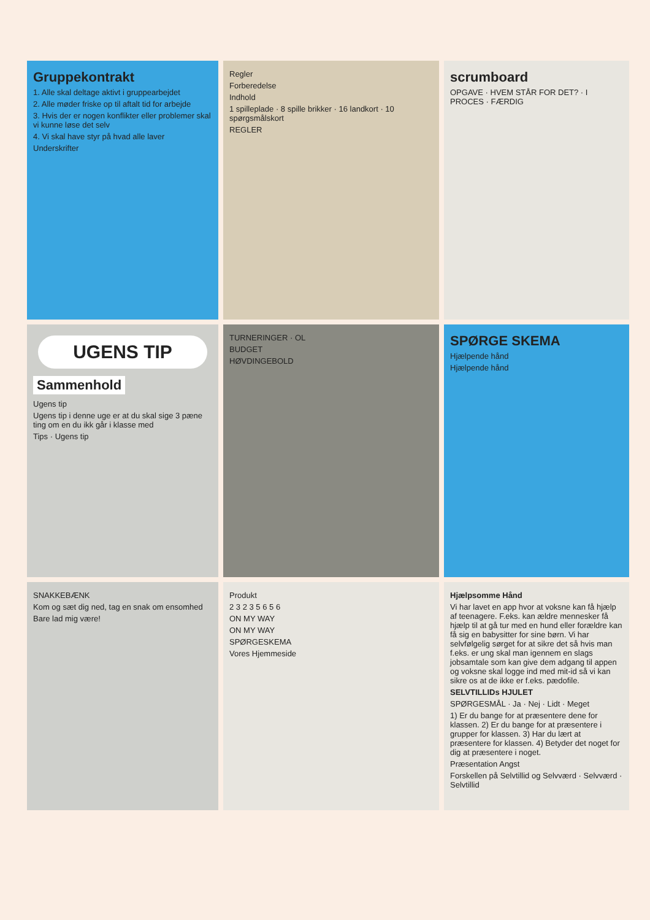Gruppekontrakt
1. Alle skal deltage aktivt i gruppearbejdet
2. Alle møder friske op til aftalt tid for arbejde
3. Hvis der er nogen konflikter eller problemer skal vi kunne løse det selv
4. Vi skal have styr på hvad alle laver
Underskrifter
Regler
Forberedelse
Indhold
1 spilleplade · 8 spille brikker · 16 landkort · 10 spørgsmålskort
REGLER
scrumboard
OPGAVE · HVEM STÅR FOR DET? · I PROCES · FÆRDIG
UGENS TIP
Sammenhold
Ugens tip
Ugens tip i denne uge er at du skal sige 3 pæne ting om en du ikk går i klasse med
Tips · Ugens tip
TURNERINGER · OL
BUDGET
HØVDINGEBOLD
SPØRGE SKEMA
Hjælpende hånd
Hjælpende hånd
SNAKKEBÆNK
Kom og sæt dig ned, tag en snak om ensomhed
Bare lad mig være!
Produkt
2 3 2 3 5 6 5 6
ON MY WAY
ON MY WAY
SPØRGESKEMA
Vores Hjemmeside
Hjælpsomme Hånd
Vi har lavet en app hvor at voksne kan få hjælp af teenagere. F.eks. kan ældre mennesker få hjælp til at gå tur med en hund eller forældre kan få sig en babysitter for sine børn. Vi har selvfølgelig sørget for at sikre det så hvis man f.eks. er ung skal man igennem en slags jobsamtale som kan give dem adgang til appen og voksne skal logge ind med mit-id så vi kan sikre os at de ikke er f.eks. pædofile.
SELVTILLIDs HJULET
SPØRGESMÅL · Ja · Nej · Lidt · Meget
1) Er du bange for at præsentere dene for klassen. 2) Er du bange for at præsentere i grupper for klassen. 3) Har du lært at præsentere for klassen. 4) Betyder det noget for dig at præsentere i noget.
Præsentation Angst
Forskellen på Selvtillid og Selvværd · Selvværd · Selvtillid